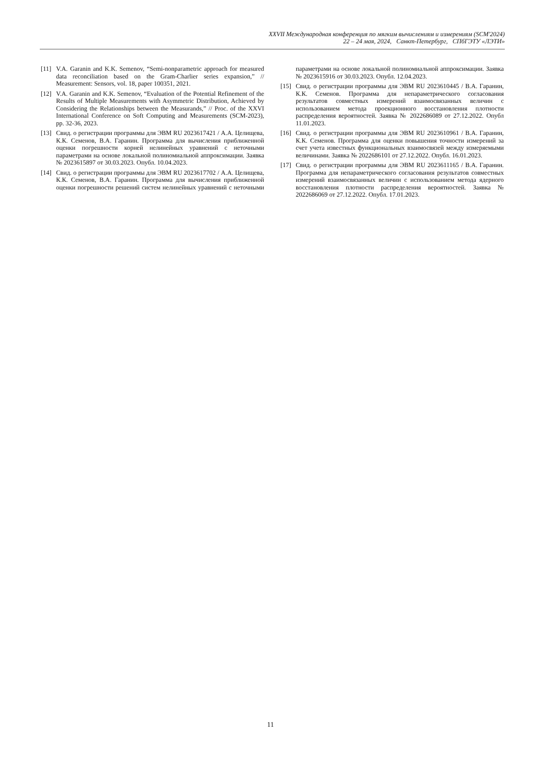XXVII Международная конференция по мягким вычислениям и измерениям (SCM'2024)
22 – 24 мая, 2024, Санкт-Петербург, СПбГЭТУ «ЛЭТИ»
[11] V.A. Garanin and K.K. Semenov, “Semi-nonparametric approach for measured data reconciliation based on the Gram-Charlier series expansion,” // Measurement: Sensors, vol. 18, paper 100351, 2021.
[12] V.A. Garanin and K.K. Semenov, “Evaluation of the Potential Refinement of the Results of Multiple Measurements with Asymmetric Distribution, Achieved by Considering the Relationships between the Measurands,” // Proc. of the XXVI International Conference on Soft Computing and Measurements (SCM-2023), pp. 32-36, 2023.
[13] Свид. о регистрации программы для ЭВМ RU 2023617421 / А.А. Целищева, К.К. Семенов, В.А. Гаранин. Программа для вычисления приближенной оценки погрешности корней нелинейных уравнений с неточными параметрами на основе локальной полиномиальной аппроксимации. Заявка № 2023615897 от 30.03.2023. Опубл. 10.04.2023.
[14] Свид. о регистрации программы для ЭВМ RU 2023617702 / А.А. Целищева, К.К. Семенов, В.А. Гаранин. Программа для вычисления приближенной оценки погрешности решений систем нелинейных уравнений с неточными параметрами на основе локальной полиномиальной аппроксимации. Заявка № 2023615916 от 30.03.2023. Опубл. 12.04.2023.
[15] Свид. о регистрации программы для ЭВМ RU 2023610445 / В.А. Гаранин, К.К. Семенов. Программа для непараметрического согласования результатов совместных измерений взаимосвязанных величин с использованием метода проекционного восстановления плотности распределения вероятностей. Заявка № 2022686089 от 27.12.2022. Опубл 11.01.2023.
[16] Свид. о регистрации программы для ЭВМ RU 2023610961 / В.А. Гаранин, К.К. Семенов. Программа для оценки повышения точности измерений за счет учета известных функциональных взаимосвязей между измеряемыми величинами. Заявка № 2022686101 от 27.12.2022. Опубл. 16.01.2023.
[17] Свид. о регистрации программы для ЭВМ RU 2023611165 / В.А. Гаранин. Программа для непараметрического согласования результатов совместных измерений взаимосвязанных величин с использованием метода ядерного восстановления плотности распределения вероятностей. Заявка № 2022686069 от 27.12.2022. Опубл. 17.01.2023.
11